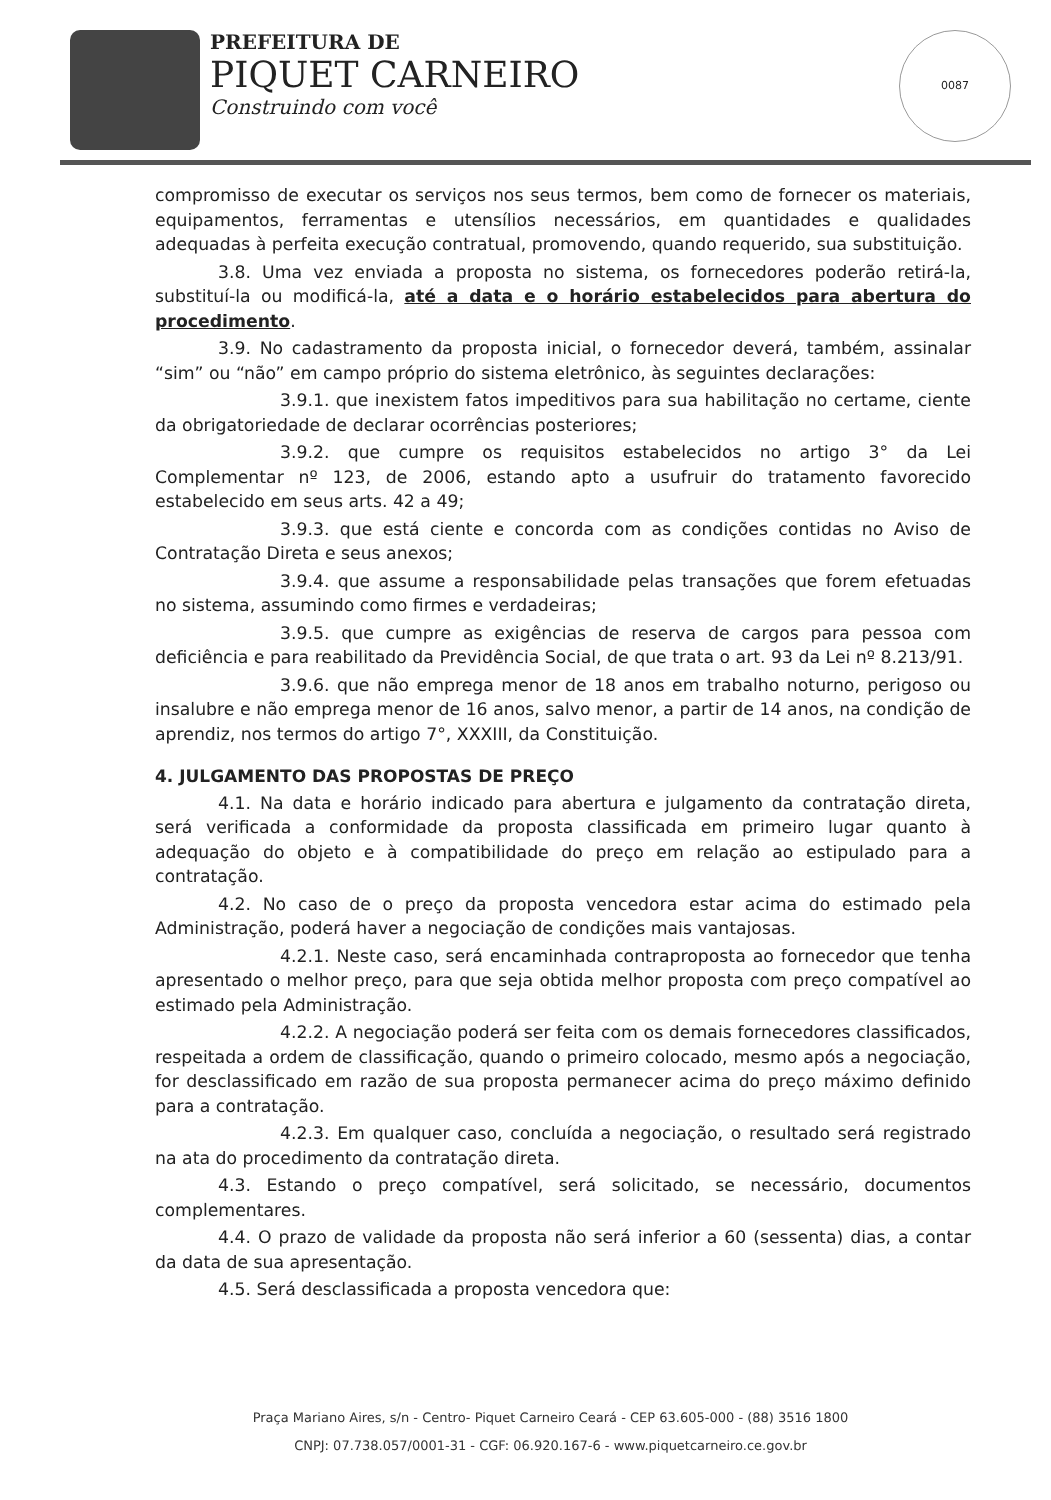PREFEITURA DE
PIQUET CARNEIRO
Construindo com você
0087
compromisso de executar os serviços nos seus termos, bem como de fornecer os materiais, equipamentos, ferramentas e utensílios necessários, em quantidades e qualidades adequadas à perfeita execução contratual, promovendo, quando requerido, sua substituição.
3.8. Uma vez enviada a proposta no sistema, os fornecedores poderão retirá-la, substituí-la ou modificá-la, até a data e o horário estabelecidos para abertura do procedimento.
3.9. No cadastramento da proposta inicial, o fornecedor deverá, também, assinalar “sim” ou “não” em campo próprio do sistema eletrônico, às seguintes declarações:
3.9.1. que inexistem fatos impeditivos para sua habilitação no certame, ciente da obrigatoriedade de declarar ocorrências posteriores;
3.9.2. que cumpre os requisitos estabelecidos no artigo 3° da Lei Complementar nº 123, de 2006, estando apto a usufruir do tratamento favorecido estabelecido em seus arts. 42 a 49;
3.9.3. que está ciente e concorda com as condições contidas no Aviso de Contratação Direta e seus anexos;
3.9.4. que assume a responsabilidade pelas transações que forem efetuadas no sistema, assumindo como firmes e verdadeiras;
3.9.5. que cumpre as exigências de reserva de cargos para pessoa com deficiência e para reabilitado da Previdência Social, de que trata o art. 93 da Lei nº 8.213/91.
3.9.6. que não emprega menor de 18 anos em trabalho noturno, perigoso ou insalubre e não emprega menor de 16 anos, salvo menor, a partir de 14 anos, na condição de aprendiz, nos termos do artigo 7°, XXXIII, da Constituição.
4. JULGAMENTO DAS PROPOSTAS DE PREÇO
4.1. Na data e horário indicado para abertura e julgamento da contratação direta, será verificada a conformidade da proposta classificada em primeiro lugar quanto à adequação do objeto e à compatibilidade do preço em relação ao estipulado para a contratação.
4.2. No caso de o preço da proposta vencedora estar acima do estimado pela Administração, poderá haver a negociação de condições mais vantajosas.
4.2.1. Neste caso, será encaminhada contraproposta ao fornecedor que tenha apresentado o melhor preço, para que seja obtida melhor proposta com preço compatível ao estimado pela Administração.
4.2.2. A negociação poderá ser feita com os demais fornecedores classificados, respeitada a ordem de classificação, quando o primeiro colocado, mesmo após a negociação, for desclassificado em razão de sua proposta permanecer acima do preço máximo definido para a contratação.
4.2.3. Em qualquer caso, concluída a negociação, o resultado será registrado na ata do procedimento da contratação direta.
4.3. Estando o preço compatível, será solicitado, se necessário, documentos complementares.
4.4. O prazo de validade da proposta não será inferior a 60 (sessenta) dias, a contar da data de sua apresentação.
4.5. Será desclassificada a proposta vencedora que:
Praça Mariano Aires, s/n - Centro- Piquet Carneiro Ceará - CEP 63.605-000 - (88) 3516 1800
CNPJ: 07.738.057/0001-31 - CGF: 06.920.167-6 - www.piquetcarneiro.ce.gov.br